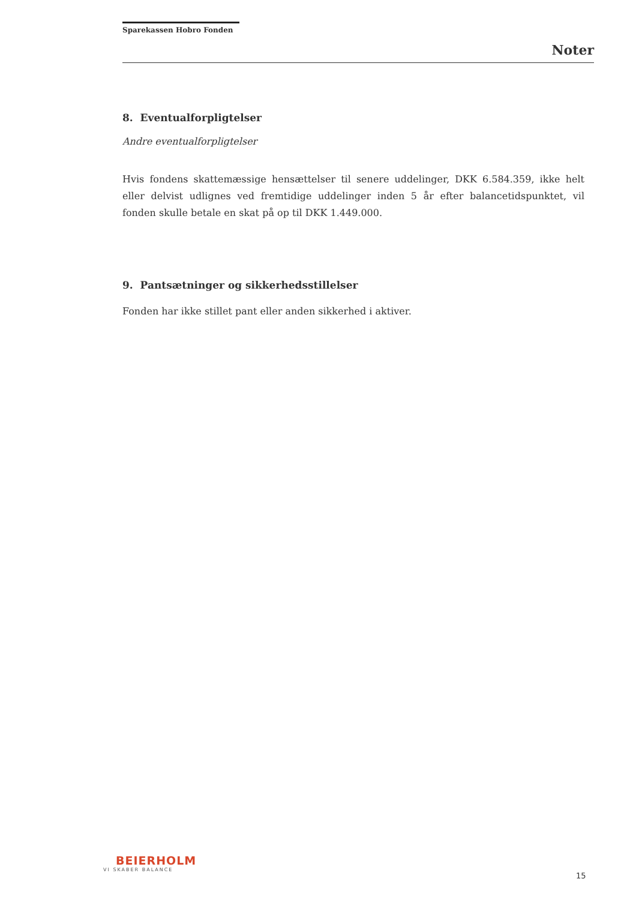Sparekassen Hobro Fonden
Noter
8. Eventualforpligtelser
Andre eventualforpligtelser
Hvis fondens skattemæssige hensættelser til senere uddelinger, DKK 6.584.359, ikke helt eller delvist udlignes ved fremtidige uddelinger inden 5 år efter balancetidspunktet, vil fonden skulle betale en skat på op til DKK 1.449.000.
9. Pantsætninger og sikkerhedsstillelser
Fonden har ikke stillet pant eller anden sikkerhed i aktiver.
BEIERHOLM
VI SKABER BALANCE
15